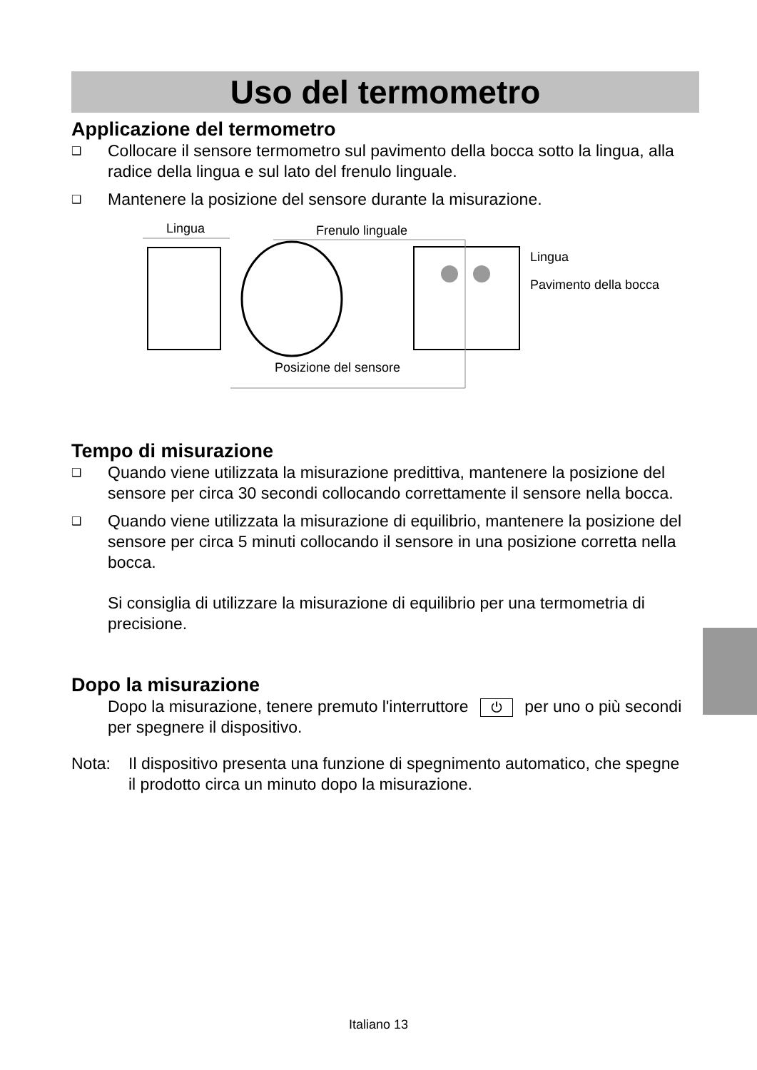Uso del termometro
Applicazione del termometro
❑
Collocare il sensore termometro sul pavimento della bocca sotto la lingua, alla radice della lingua e sul lato del frenulo linguale.
❑
Mantenere la posizione del sensore durante la misurazione.
Lingua Frenulo linguale
Lingua
Pavimento della bocca
Posizione del sensore
Tempo di misurazione
❑
Quando viene utilizzata la misurazione predittiva, mantenere la posizione del sensore per circa 30 secondi collocando correttamente il sensore nella bocca.
❑
Quando viene utilizzata la misurazione di equilibrio, mantenere la posizione del sensore per circa 5 minuti collocando il sensore in una posizione corretta nella bocca.
Si consiglia di utilizzare la misurazione di equilibrio per una termometria di precisione.
Dopo la misurazione
Dopo la misurazione, tenere premuto l'interruttore ⏻ per uno o più secondi per spegnere il dispositivo.
Nota: Il dispositivo presenta una funzione di spegnimento automatico, che spegne il prodotto circa un minuto dopo la misurazione.
Italiano 13